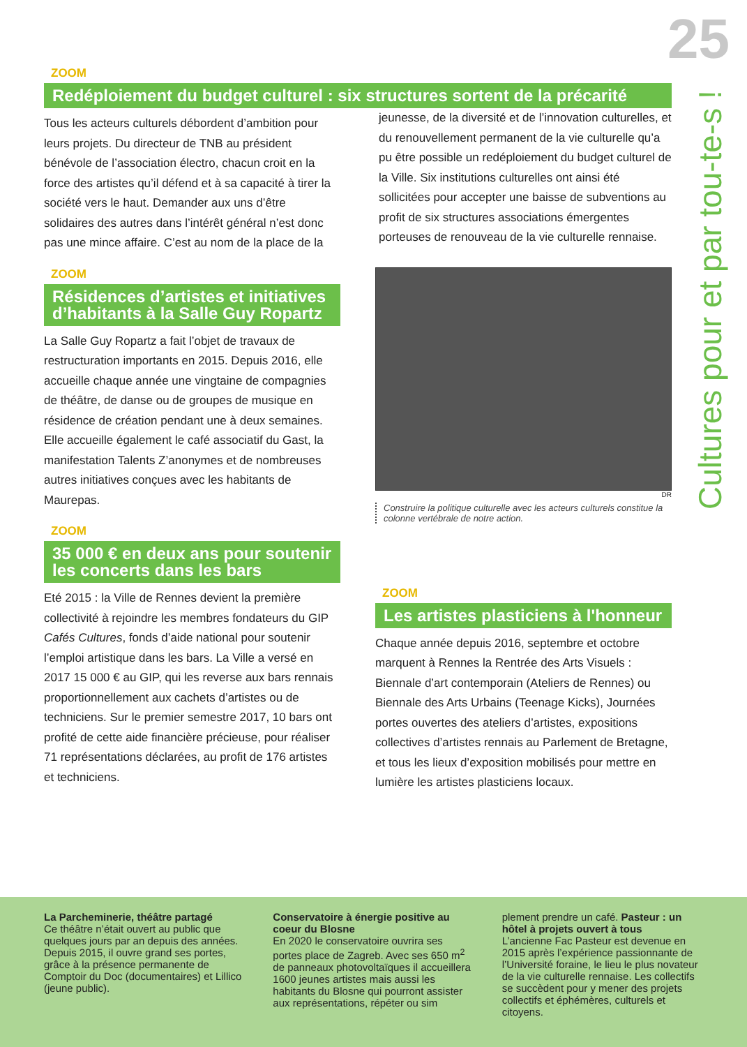25
Cultures pour et par tou-te-s !
ZOOM
Redéploiement du budget culturel : six structures sortent de la précarité
Tous les acteurs culturels débordent d’ambition pour leurs projets. Du directeur de TNB au président bénévole de l’association électro, chacun croit en la force des artistes qu’il défend et à sa capacité à tirer la société vers le haut. Demander aux uns d’être solidaires des autres dans l’intérêt général n’est donc pas une mince affaire. C’est au nom de la place de la jeunesse, de la diversité et de l’innovation culturelles, et du renouvellement permanent de la vie culturelle qu’a pu être possible un redéploiement du budget culturel de la Ville. Six institutions culturelles ont ainsi été sollicitées pour accepter une baisse de subventions au profit de six structures associations émergentes porteuses de renouveau de la vie culturelle rennaise.
ZOOM
Résidences d’artistes et initiatives d’habitants à la Salle Guy Ropartz
La Salle Guy Ropartz a fait l’objet de travaux de restructuration importants en 2015. Depuis 2016, elle accueille chaque année une vingtaine de compagnies de théâtre, de danse ou de groupes de musique en résidence de création pendant une à deux semaines. Elle accueille également le café associatif du Gast, la manifestation Talents Z’anonymes et de nombreuses autres initiatives conçues avec les habitants de Maurepas.
ZOOM
35 000 € en deux ans pour soutenir les concerts dans les bars
Eté 2015 : la Ville de Rennes devient la première collectivité à rejoindre les membres fondateurs du GIP Cafés Cultures, fonds d’aide national pour soutenir l’emploi artistique dans les bars. La Ville a versé en 2017 15 000 € au GIP, qui les reverse aux bars rennais proportionnellement aux cachets d’artistes ou de techniciens. Sur le premier semestre 2017, 10 bars ont profité de cette aide financière précieuse, pour réaliser 71 représentations déclarées, au profit de 176 artistes et techniciens.
DR
Construire la politique culturelle avec les acteurs culturels constitue la colonne vertébrale de notre action.
ZOOM
Les artistes plasticiens à l'honneur
Chaque année depuis 2016, septembre et octobre marquent à Rennes la Rentrée des Arts Visuels : Biennale d’art contemporain (Ateliers de Rennes) ou Biennale des Arts Urbains (Teenage Kicks), Journées portes ouvertes des ateliers d’artistes, expositions collectives d’artistes rennais au Parlement de Bretagne, et tous les lieux d’exposition mobilisés pour mettre en lumière les artistes plasticiens locaux.
La Parcheminerie, théâtre partagé
Ce théâtre n’était ouvert au public que quelques jours par an depuis des années. Depuis 2015, il ouvre grand ses portes, grâce à la présence permanente de Comptoir du Doc (documentaires) et Lillico (jeune public).
Conservatoire à énergie positive au coeur du Blosne
En 2020 le conservatoire ouvrira ses portes place de Zagreb. Avec ses 650 m<sup>2</sup> de panneaux photovoltaïques il accueillera 1600 jeunes artistes mais aussi les habitants du Blosne qui pourront assister aux représentations, répéter ou sim
plement prendre un café. Pasteur : un hôtel à projets ouvert à tous
L’ancienne Fac Pasteur est devenue en 2015 après l’expérience passionnante de l’Université foraine, le lieu le plus novateur de la vie culturelle rennaise. Les collectifs se succèdent pour y mener des projets collectifs et éphémères, culturels et citoyens.